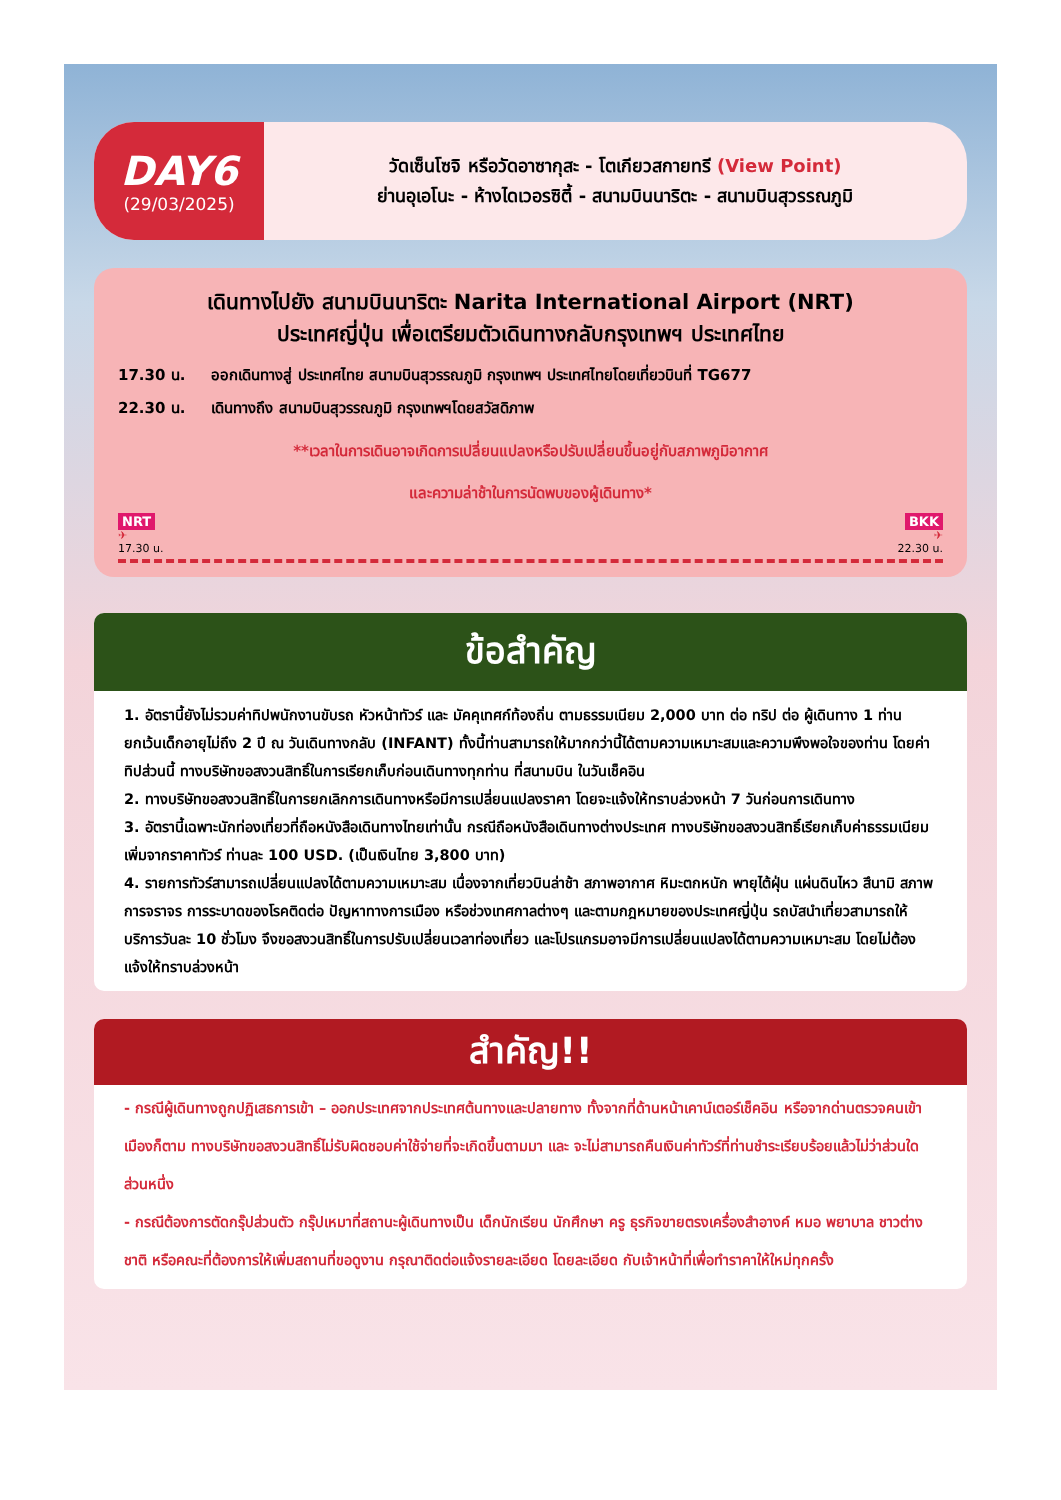DAY6
(29/03/2025)
วัดเซ็นโซจิ หรือวัดอาซากุสะ - โตเกียวสกายทรี (View Point)
ย่านอุเอโนะ - ห้างไดเวอรซิตี้ - สนามบินนาริตะ - สนามบินสุวรรณภูมิ
เดินทางไปยัง สนามบินนาริตะ Narita International Airport (NRT)
ประเทศญี่ปุ่น เพื่อเตรียมตัวเดินทางกลับกรุงเทพฯ ประเทศไทย
17.30 น. ออกเดินทางสู่ ประเทศไทย สนามบินสุวรรณภูมิ กรุงเทพฯ ประเทศไทยโดยเที่ยวบินที่ TG677
22.30 น. เดินทางถึง สนามบินสุวรรณภูมิ กรุงเทพฯโดยสวัสดิภาพ
**เวลาในการเดินอาจเกิดการเปลี่ยนแปลงหรือปรับเปลี่ยนขึ้นอยู่กับสภาพภูมิอากาศ
และความล่าช้าในการนัดพบของผู้เดินทาง*
NRT
✈
17.30 u.
BKK
✈
22.30 u.
ข้อสำคัญ
1. อัตรานี้ยังไม่รวมค่าทิปพนักงานขับรถ หัวหน้าทัวร์ และ มัคคุเทศก์ท้องถิ่น ตามธรรมเนียม 2,000 บาท ต่อ ทริป ต่อ ผู้เดินทาง 1 ท่าน ยกเว้นเด็กอายุไม่ถึง 2 ปี ณ วันเดินทางกลับ (INFANT) ทั้งนี้ท่านสามารถให้มากกว่านี้ได้ตามความเหมาะสมและความพึงพอใจของท่าน โดยค่าทิปส่วนนี้ ทางบริษัทขอสงวนสิทธิ์ในการเรียกเก็บก่อนเดินทางทุกท่าน ที่สนามบิน ในวันเช็คอิน
2. ทางบริษัทขอสงวนสิทธิ์ในการยกเลิกการเดินทางหรือมีการเปลี่ยนแปลงราคา โดยจะแจ้งให้ทราบล่วงหน้า 7 วันก่อนการเดินทาง
3. อัตรานี้เฉพาะนักท่องเที่ยวที่ถือหนังสือเดินทางไทยเท่านั้น กรณีถือหนังสือเดินทางต่างประเทศ ทางบริษัทขอสงวนสิทธิ์เรียกเก็บค่าธรรมเนียมเพิ่มจากราคาทัวร์ ท่านละ 100 USD. (เป็นเงินไทย 3,800 บาท)
4. รายการทัวร์สามารถเปลี่ยนแปลงได้ตามความเหมาะสม เนื่องจากเที่ยวบินล่าช้า สภาพอากาศ หิมะตกหนัก พายุไต้ฝุ่น แผ่นดินไหว สึนามิ สภาพการจราจร การระบาดของโรคติดต่อ ปัญหาทางการเมือง หรือช่วงเทศกาลต่างๆ และตามกฎหมายของประเทศญี่ปุ่น รถบัสนำเที่ยวสามารถให้บริการวันละ 10 ชั่วโมง จึงขอสงวนสิทธิ์ในการปรับเปลี่ยนเวลาท่องเที่ยว และโปรแกรมอาจมีการเปลี่ยนแปลงได้ตามความเหมาะสม โดยไม่ต้องแจ้งให้ทราบล่วงหน้า
สำคัญ!!
- กรณีผู้เดินทางถูกปฏิเสธการเข้า – ออกประเทศจากประเทศต้นทางและปลายทาง ทั้งจากที่ด้านหน้าเคาน์เตอร์เช็คอิน หรือจากด่านตรวจคนเข้าเมืองก็ตาม ทางบริษัทขอสงวนสิทธิ์ไม่รับผิดชอบค่าใช้จ่ายที่จะเกิดขึ้นตามมา และ จะไม่สามารถคืนเงินค่าทัวร์ที่ท่านชำระเรียบร้อยแล้วไม่ว่าส่วนใดส่วนหนึ่ง
- กรณีต้องการตัดกรุ๊ปส่วนตัว กรุ๊ปเหมาที่สถานะผู้เดินทางเป็น เด็กนักเรียน นักศึกษา ครู ธุรกิจขายตรงเครื่องสำอางค์ หมอ พยาบาล ชาวต่างชาติ หรือคณะที่ต้องการให้เพิ่มสถานที่ขอดูงาน กรุณาติดต่อแจ้งรายละเอียด โดยละเอียด กับเจ้าหน้าที่เพื่อทำราคาให้ใหม่ทุกครั้ง